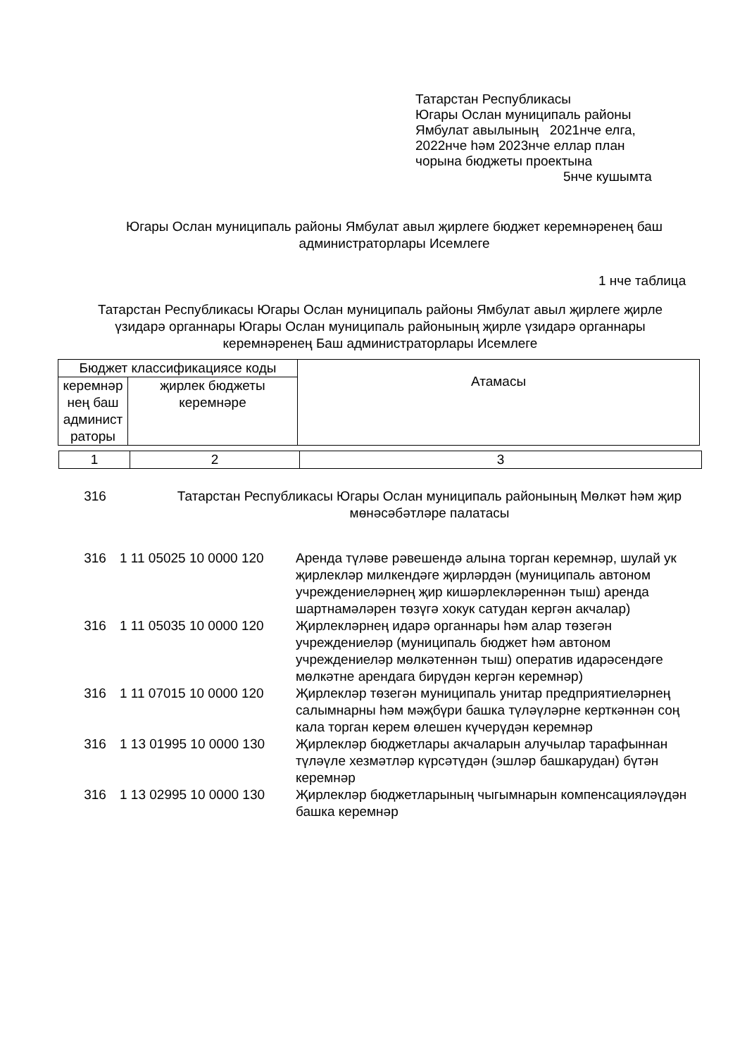Татарстан Республикасы
Югары Ослан муниципаль районы
Ямбулат авылының 2021нче елга,
2022нче һәм 2023нче еллар план
чорына бюджеты проектына
5нче кушымта
Югары Ослан муниципаль районы Ямбулат авыл җирлеге бюджет керемнәренең баш администраторлары Исемлеге
1 нче таблица
Татарстан Республикасы Югары Ослан муниципаль районы Ямбулат авыл җирлеге җирле үзидарә органнары Югары Ослан муниципаль районының җирле үзидарә органнары керемнәренең Баш администраторлары Исемлеге
| Бюджет классификациясе коды | | Атамасы |
| --- | --- | --- |
| керемнәр нең баш админист раторы | җирлек бюджеты керемнәре | |
| 1 | 2 | 3 |
| 316 | Татарстан Республикасы Югары Ослан муниципаль районының Мөлкәт һәм җир мөнәсәбәтләре палатасы | |
| 316 | 1 11 05025 10 0000 120 | Аренда түләве рәвешендә алына торган керемнәр, шулай ук җирлекләр милкендәге җирләрдән (муниципаль автоном учреждениеләрнең җир кишәрлекләреннән тыш) аренда шартнамәләрен төзүгә хокук сатудан кергән акчалар) |
| 316 | 1 11 05035 10 0000 120 | Җирлекләрнең идарә органнары һәм алар төзегән учреждениеләр (муниципаль бюджет һәм автоном учреждениеләр мөлкәтеннән тыш) оператив идарәсендәге мөлкәтне арендага бирүдән кергән керемнәр) |
| 316 | 1 11 07015 10 0000 120 | Җирлекләр төзегән муниципаль унитар предприятиеләрнең салымнарны һәм мәҗбүри башка түләүләрне керткәннән соң кала торган керем өлешен күчерүдән керемнәр |
| 316 | 1 13 01995 10 0000 130 | Җирлекләр бюджетлары акчаларын алучылар тарафыннан түләүле хезмәтләр күрсәтүдән (эшләр башкарудан) бүтән керемнәр |
| 316 | 1 13 02995 10 0000 130 | Җирлекләр бюджетларының чыгымнарын компенсацияләүдән башка керемнәр |